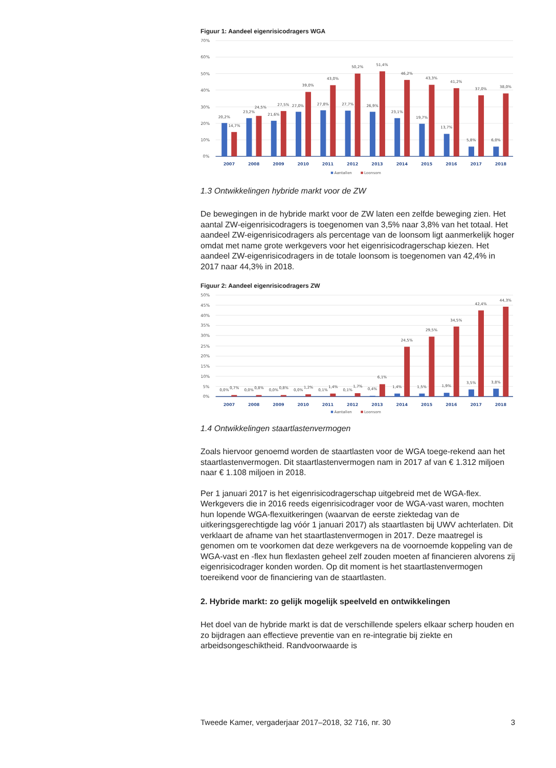Figuur 1: Aandeel eigenrisicodragers WGA
70%
60%
50%
40%
30%
20%
10%
0%
20,2%
14,7%
23,2%
24,5%
21,6%
27,5%
27,0%
39,0%
27,8%
43,0%
27,7%
50,2%
26,9%
51,4%
23,1%
46,2%
19,7%
43,3%
13,7%
41,2%
5,8%
37,0%
6,0%
38,0%
2007
2008
2009
2010
2011
2012
2013
2014
2015
2016
2017
2018
Aantallen
Loonsom
1.3 Ontwikkelingen hybride markt voor de ZW
De bewegingen in de hybride markt voor de ZW laten een zelfde beweging zien. Het aantal ZW-eigenrisicodragers is toegenomen van 3,5% naar 3,8% van het totaal. Het aandeel ZW-eigenrisicodragers als percentage van de loonsom ligt aanmerkelijk hoger omdat met name grote werkgevers voor het eigenrisicodragerschap kiezen. Het aandeel ZW-eigenrisicodragers in de totale loonsom is toegenomen van 42,4% in 2017 naar 44,3% in 2018.
Figuur 2: Aandeel eigenrisicodragers ZW
50%
45%
40%
35%
30%
25%
20%
15%
10%
5%
0%
0,0%
0,7%
0,0%
0,8%
0,0%
0,8%
0,0%
1,2%
0,1%
1,4%
0,1%
1,7%
0,4%
6,1%
1,4%
24,5%
1,5%
29,5%
1,9%
34,5%
3,5%
42,4%
3,8%
44,3%
2007
2008
2009
2010
2011
2012
2013
2014
2015
2016
2017
2018
Aantallen
Loonsom
1.4 Ontwikkelingen staartlastenvermogen
Zoals hiervoor genoemd worden de staartlasten voor de WGA toege-rekend aan het staartlastenvermogen. Dit staartlastenvermogen nam in 2017 af van € 1.312 miljoen naar € 1.108 miljoen in 2018.
Per 1 januari 2017 is het eigenrisicodragerschap uitgebreid met de WGA-flex. Werkgevers die in 2016 reeds eigenrisicodrager voor de WGA-vast waren, mochten hun lopende WGA-flexuitkeringen (waarvan de eerste ziektedag van de uitkeringsgerechtigde lag vóór 1 januari 2017) als staartlasten bij UWV achterlaten. Dit verklaart de afname van het staartlastenvermogen in 2017. Deze maatregel is genomen om te voorkomen dat deze werkgevers na de voornoemde koppeling van de WGA-vast en -flex hun flexlasten geheel zelf zouden moeten af financieren alvorens zij eigenrisicodrager konden worden. Op dit moment is het staartlastenvermogen toereikend voor de financiering van de staartlasten.
2. Hybride markt: zo gelijk mogelijk speelveld en ontwikkelingen
Het doel van de hybride markt is dat de verschillende spelers elkaar scherp houden en zo bijdragen aan effectieve preventie van en re-integratie bij ziekte en arbeidsongeschiktheid. Randvoorwaarde is
Tweede Kamer, vergaderjaar 2017–2018, 32 716, nr. 30 3